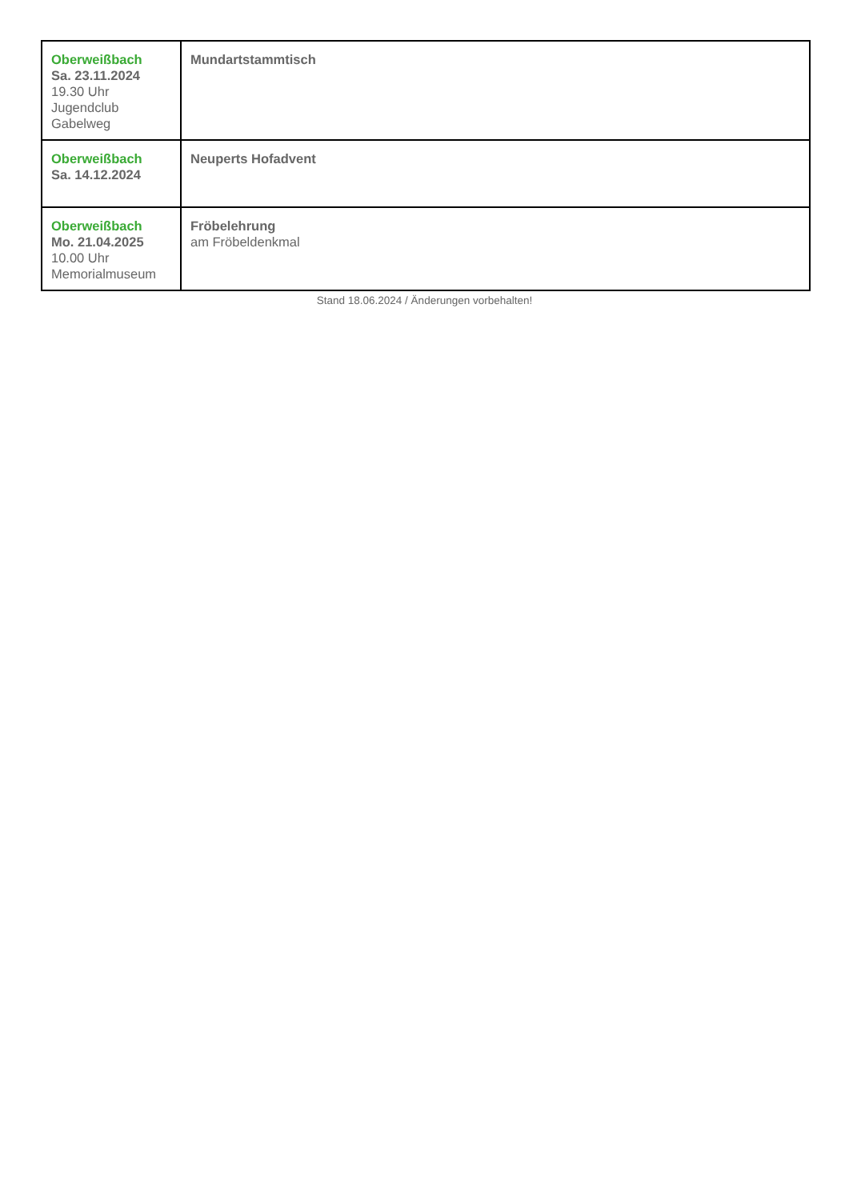| Oberweißbach Sa. 23.11.2024 19.30 Uhr Jugendclub Gabelweg | Mundartstammtisch |
| Oberweißbach Sa. 14.12.2024 | Neuperts Hofadvent |
| Oberweißbach Mo. 21.04.2025 10.00 Uhr Memorialmuseum | Fröbelehrung am Fröbeldenkmal |
Stand 18.06.2024 / Änderungen vorbehalten!